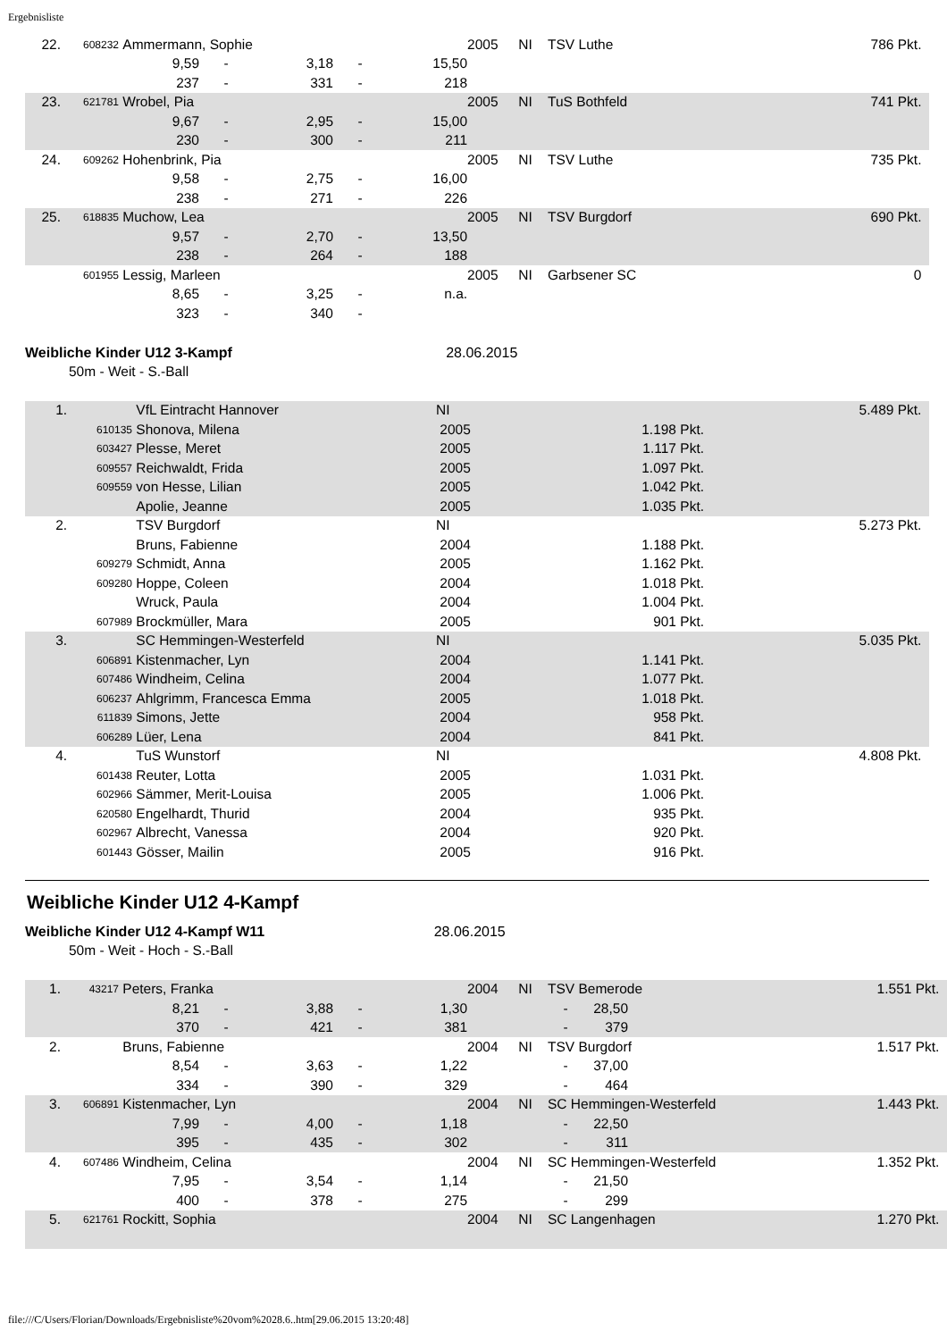Ergebnisliste
| 22. | 608232 | Ammermann, Sophie | | | | | 2005 | NI | TSV Luthe | 786 Pkt. |
| | | 9,59 | - | 3,18 | - | 15,50 | | | | |
| | | 237 | - | 331 | - | 218 | | | | |
| 23. | 621781 | Wrobel, Pia | | | | | 2005 | NI | TuS Bothfeld | 741 Pkt. |
| | | 9,67 | - | 2,95 | - | 15,00 | | | | |
| | | 230 | - | 300 | - | 211 | | | | |
| 24. | 609262 | Hohenbrink, Pia | | | | | 2005 | NI | TSV Luthe | 735 Pkt. |
| | | 9,58 | - | 2,75 | - | 16,00 | | | | |
| | | 238 | - | 271 | - | 226 | | | | |
| 25. | 618835 | Muchow, Lea | | | | | 2005 | NI | TSV Burgdorf | 690 Pkt. |
| | | 9,57 | - | 2,70 | - | 13,50 | | | | |
| | | 238 | - | 264 | - | 188 | | | | |
| | 601955 | Lessig, Marleen | | | | | 2005 | NI | Garbsener SC | 0 |
| | | 8,65 | - | 3,25 | - | n.a. | | | | |
| | | 323 | - | 340 | - | | | | | |
Weibliche Kinder U12 3-Kampf 28.06.2015
50m - Weit - S.-Ball
| 1. | | VfL Eintracht Hannover | NI | | 5.489 Pkt. |
| | 610135 | Shonova, Milena | 2005 | 1.198 Pkt. | |
| | 603427 | Plesse, Meret | 2005 | 1.117 Pkt. | |
| | 609557 | Reichwaldt, Frida | 2005 | 1.097 Pkt. | |
| | 609559 | von Hesse, Lilian | 2005 | 1.042 Pkt. | |
| | | Apolie, Jeanne | 2005 | 1.035 Pkt. | |
| 2. | | TSV Burgdorf | NI | | 5.273 Pkt. |
| | | Bruns, Fabienne | 2004 | 1.188 Pkt. | |
| | 609279 | Schmidt, Anna | 2005 | 1.162 Pkt. | |
| | 609280 | Hoppe, Coleen | 2004 | 1.018 Pkt. | |
| | | Wruck, Paula | 2004 | 1.004 Pkt. | |
| | 607989 | Brockmüller, Mara | 2005 | 901 Pkt. | |
| 3. | | SC Hemmingen-Westerfeld | NI | | 5.035 Pkt. |
| | 606891 | Kistenmacher, Lyn | 2004 | 1.141 Pkt. | |
| | 607486 | Windheim, Celina | 2004 | 1.077 Pkt. | |
| | 606237 | Ahlgrimm, Francesca Emma | 2005 | 1.018 Pkt. | |
| | 611839 | Simons, Jette | 2004 | 958 Pkt. | |
| | 606289 | Lüer, Lena | 2004 | 841 Pkt. | |
| 4. | | TuS Wunstorf | NI | | 4.808 Pkt. |
| | 601438 | Reuter, Lotta | 2005 | 1.031 Pkt. | |
| | 602966 | Sämmer, Merit-Louisa | 2005 | 1.006 Pkt. | |
| | 620580 | Engelhardt, Thurid | 2004 | 935 Pkt. | |
| | 602967 | Albrecht, Vanessa | 2004 | 920 Pkt. | |
| | 601443 | Gösser, Mailin | 2005 | 916 Pkt. | |
Weibliche Kinder U12 4-Kampf
Weibliche Kinder U12 4-Kampf W11 28.06.2015
50m - Weit - Hoch - S.-Ball
| 1. | 43217 | Peters, Franka | | | | | 2004 | NI | TSV Bemerode | | 1.551 Pkt. |
| | | 8,21 | - | 3,88 | - | 1,30 | | | - | 28,50 | |
| | | 370 | - | 421 | - | 381 | | | - | 379 | |
| 2. | | Bruns, Fabienne | | | | | 2004 | NI | TSV Burgdorf | | 1.517 Pkt. |
| | | 8,54 | - | 3,63 | - | 1,22 | | | - | 37,00 | |
| | | 334 | - | 390 | - | 329 | | | - | 464 | |
| 3. | 606891 | Kistenmacher, Lyn | | | | | 2004 | NI | SC Hemmingen-Westerfeld | | 1.443 Pkt. |
| | | 7,99 | - | 4,00 | - | 1,18 | | | - | 22,50 | |
| | | 395 | - | 435 | - | 302 | | | - | 311 | |
| 4. | 607486 | Windheim, Celina | | | | | 2004 | NI | SC Hemmingen-Westerfeld | | 1.352 Pkt. |
| | | 7,95 | - | 3,54 | - | 1,14 | | | - | 21,50 | |
| | | 400 | - | 378 | - | 275 | | | - | 299 | |
| 5. | 621761 | Rockitt, Sophia | | | | | 2004 | NI | SC Langenhagen | | 1.270 Pkt. |
file:///C/Users/Florian/Downloads/Ergebnisliste%20vom%2028.6..htm[29.06.2015 13:20:48]